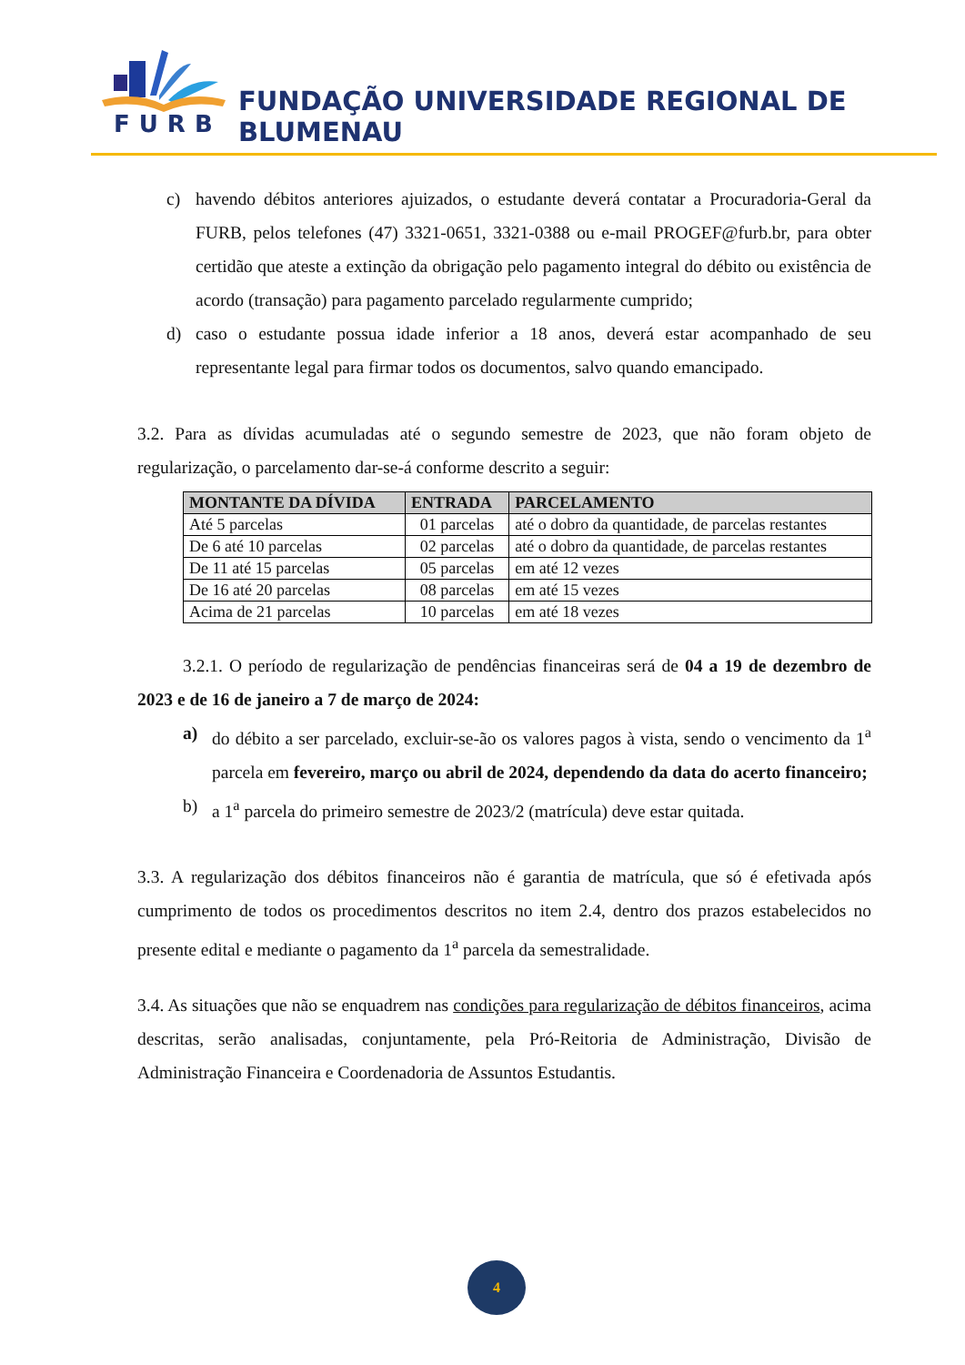FURB
FUNDAÇÃO UNIVERSIDADE REGIONAL DE BLUMENAU
c) havendo débitos anteriores ajuizados, o estudante deverá contatar a Procuradoria-Geral da FURB, pelos telefones (47) 3321-0651, 3321-0388 ou e-mail PROGEF@furb.br, para obter certidão que ateste a extinção da obrigação pelo pagamento integral do débito ou existência de acordo (transação) para pagamento parcelado regularmente cumprido;
d) caso o estudante possua idade inferior a 18 anos, deverá estar acompanhado de seu representante legal para firmar todos os documentos, salvo quando emancipado.
3.2. Para as dívidas acumuladas até o segundo semestre de 2023, que não foram objeto de regularização, o parcelamento dar-se-á conforme descrito a seguir:
| MONTANTE DA DÍVIDA | ENTRADA | PARCELAMENTO |
| --- | --- | --- |
| Até 5 parcelas | 01 parcelas | até o dobro da quantidade, de parcelas restantes |
| De 6 até 10 parcelas | 02 parcelas | até o dobro da quantidade, de parcelas restantes |
| De 11 até 15 parcelas | 05 parcelas | em até 12 vezes |
| De 16 até 20 parcelas | 08 parcelas | em até 15 vezes |
| Acima de 21 parcelas | 10 parcelas | em até 18 vezes |
3.2.1. O período de regularização de pendências financeiras será de 04 a 19 de dezembro de 2023 e de 16 de janeiro a 7 de março de 2024:
a) do débito a ser parcelado, excluir-se-ão os valores pagos à vista, sendo o vencimento da 1<sup>a</sup> parcela em fevereiro, março ou abril de 2024, dependendo da data do acerto financeiro;
b) a 1<sup>a</sup> parcela do primeiro semestre de 2023/2 (matrícula) deve estar quitada.
3.3. A regularização dos débitos financeiros não é garantia de matrícula, que só é efetivada após cumprimento de todos os procedimentos descritos no item 2.4, dentro dos prazos estabelecidos no presente edital e mediante o pagamento da 1<sup>a</sup> parcela da semestralidade.
3.4. As situações que não se enquadrem nas condições para regularização de débitos financeiros, acima descritas, serão analisadas, conjuntamente, pela Pró-Reitoria de Administração, Divisão de Administração Financeira e Coordenadoria de Assuntos Estudantis.
4